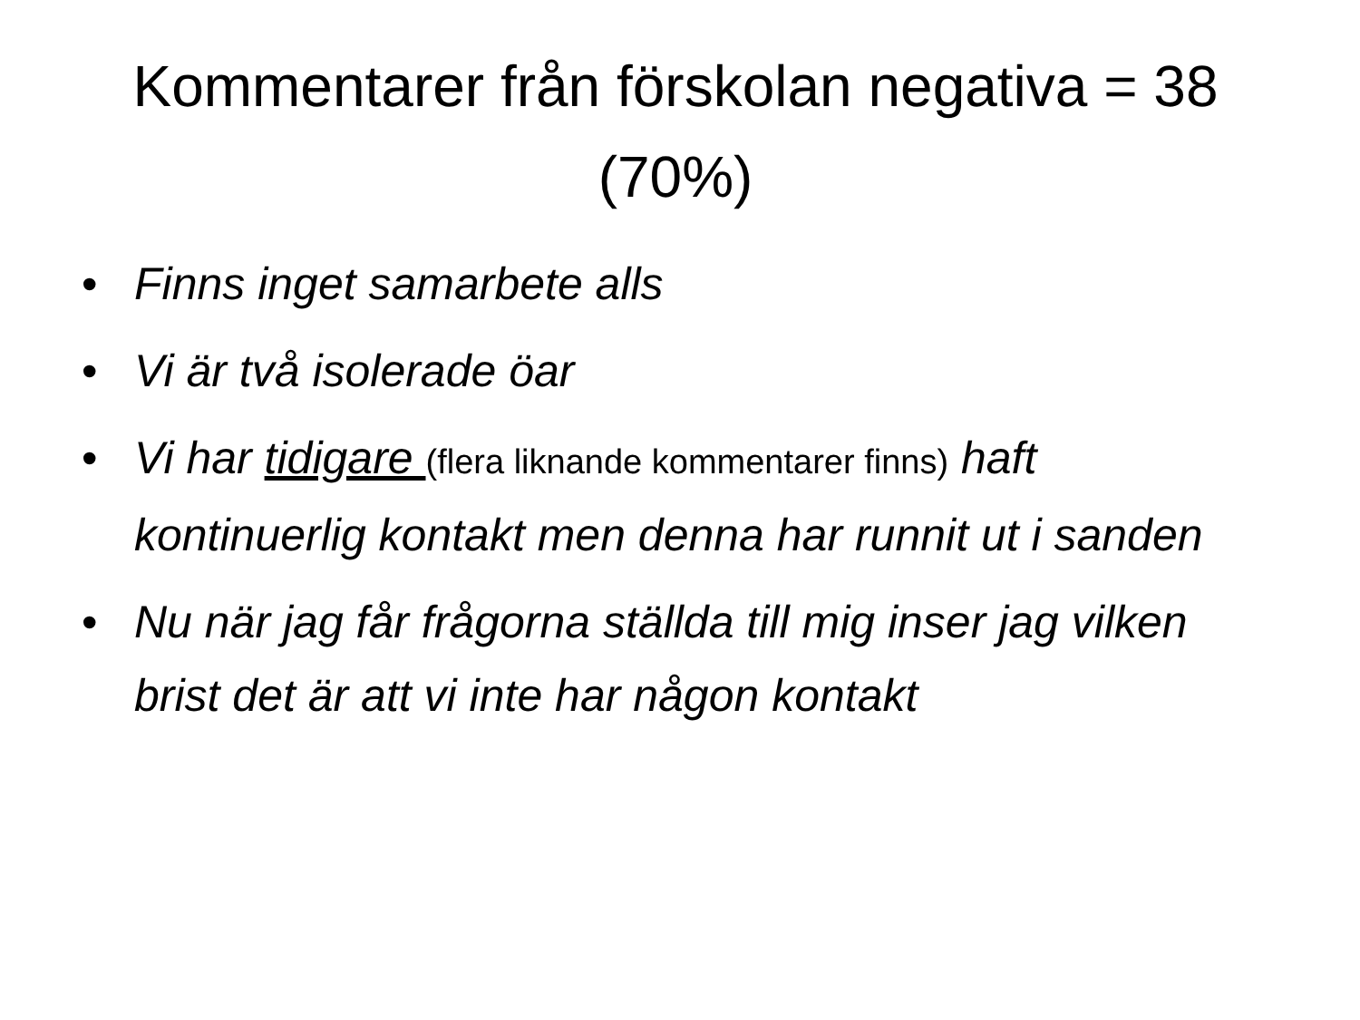Kommentarer från förskolan negativa = 38 (70%)
• Finns inget samarbete alls
• Vi är två isolerade öar
• Vi har tidigare (flera liknande kommentarer finns) haft kontinuerlig kontakt men denna har runnit ut i sanden
• Nu när jag får frågorna ställda till mig inser jag vilken brist det är att vi inte har någon kontakt